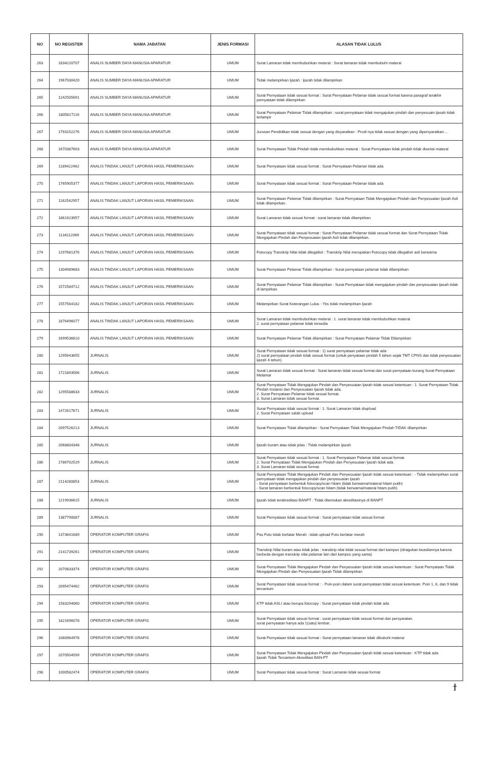| NO | NO REGISTER | NAMA JABATAN | JENIS FORMASI | ALASAN TIDAK LULUS |
| --- | --- | --- | --- | --- |
| 263 | 1834220707 | ANALIS SUMBER DAYA MANUSIA APARATUR | UMUM | Surat Lamaran tidak membubuhkan meterai : Surat lamaran tidak membubuhi materai |
| 264 | 1967030420 | ANALIS SUMBER DAYA MANUSIA APARATUR | UMUM | Tidak melampirkan Ijazah : ijazah tidak dilampirkan |
| 265 | 1242505691 | ANALIS SUMBER DAYA MANUSIA APARATUR | UMUM | Surat Pernyataan tidak sesuai format : Surat Pernyataan Pelamar tidak sesuai format karena paragraf terakhir pernyataan tidak dilampirkan |
| 266 | 1805817116 | ANALIS SUMBER DAYA MANUSIA APARATUR | UMUM | Surat Pernyataan Pelamar Tidak dilampirkan : surat pernyataan tidak mengajukan pindah dan penyesuain ijasah tidak terlampir |
| 267 | 1793152276 | ANALIS SUMBER DAYA MANUSIA APARATUR | UMUM | Jurusan Pendidikan tidak sesuai dengan yang disyaratkan : Prodi nya tidak sesuai dengan yang dipersyaratkan.... |
| 268 | 1670387603 | ANALIS SUMBER DAYA MANUSIA APARATUR | UMUM | Surat Pernyataan Tidak Pindah tidak membubuhkan meterai : Surat Pernyataan tidak pindah tidak disertai materai |
| 269 | 1189422462 | ANALIS TINDAK LANJUT LAPORAN HASIL PEMERIKSAAN | UMUM | Surat Pernyataan tidak sesuai format : Surat Pernyataan Pelamar tidak ada |
| 270 | 1765905377 | ANALIS TINDAK LANJUT LAPORAN HASIL PEMERIKSAAN | UMUM | Surat Pernyataan tidak sesuai format : Surat Pernyataan Pelamar tidak ada |
| 271 | 1162542957 | ANALIS TINDAK LANJUT LAPORAN HASIL PEMERIKSAAN | UMUM | Surat Pernyataan Pelamar Tidak dilampirkan : Surat Pernyataan Tidak Mengajukan Pindah dan Penyesuaian Ijazah Asli tidak dilampirkan. |
| 272 | 1861923957 | ANALIS TINDAK LANJUT LAPORAN HASIL PEMERIKSAAN | UMUM | Surat Lamaran tidak sesuai format : surat lamaran tidak dilampirkan |
| 273 | 1134112069 | ANALIS TINDAK LANJUT LAPORAN HASIL PEMERIKSAAN | UMUM | Surat Pernyataan tidak sesuai format : Surat Pernyataan Pelamar tidak sesuai format dan Surat Pernyataan Tidak Mengajukan Pindah dan Penyesuaian Ijazah Asli tidak dilampirkan. |
| 274 | 1297681376 | ANALIS TINDAK LANJUT LAPORAN HASIL PEMERIKSAAN | UMUM | Fotocopy Transkrip Nilai tidak dilegalisir : Transkrip Nilai merupakan Fotocopy tidak dilegalisir asli berwarna |
| 275 | 1304989683 | ANALIS TINDAK LANJUT LAPORAN HASIL PEMERIKSAAN | UMUM | Surat Pernyataan Pelamar Tidak dilampirkan : Surat pernyataan pelamar tidak dilampirkan |
| 276 | 1572584712 | ANALIS TINDAK LANJUT LAPORAN HASIL PEMERIKSAAN | UMUM | Surat Pernyataan Pelamar Tidak dilampirkan : Surat Pernyataan tidak mengajukan pindah dan penyesuaian ijasah tidak di lampirkan. |
| 277 | 1557564182 | ANALIS TINDAK LANJUT LAPORAN HASIL PEMERIKSAAN | UMUM | Melampirkan Surat Keterangan Lulus : Ybs tidak melampirkan Ijazah |
| 278 | 1876496077 | ANALIS TINDAK LANJUT LAPORAN HASIL PEMERIKSAAN | UMUM | Surat Lamaran tidak membubuhkan meterai : 1. surat lamaran tidak membubuhkan materai 2. surat pernyataan pelamar tidak tersedia |
| 279 | 1699536610 | ANALIS TINDAK LANJUT LAPORAN HASIL PEMERIKSAAN | UMUM | Surat Pernyataan Pelamar Tidak dilampirkan : Surat Pernyataan Pelamar Tidak Dilampirkan |
| 280 | 1295643655 | JURNALIS | UMUM | Surat Pernyataan tidak sesuai format : 1) surat pernyataan pelamar tidak ada 2) surat pernyataan pindah tidak sesuai format (untuk penyataan pindah 5 tahun sejak TMT CPNS dan tidak penyesuaian ijazah 4 tahun) |
| 281 | 1721893566 | JURNALIS | UMUM | Surat Lamaran tidak sesuai format : Surat lamaran tidak sesuai format dan surat pernyataan kurang Surat Pernyataan Melamar |
| 282 | 1295588633 | JURNALIS | UMUM | Surat Pernyataan Tidak Mengajukan Pindah dan Penyesuaian Ijazah tidak sesuai ketentuan : 1. Surat Pernyataan Tidak Pindah Instansi dan Penyesuaian Ijazah tidak ada. 2. Surat Pernyataan Pelamar tidak sesuai format. 3. Surat Lamaran tidak sesuai format. |
| 283 | 1472617671 | JURNALIS | UMUM | Surat Pernyataan tidak sesuai format : 1. Surat Lamaran tidak diupload 2. Surat Pernyataan salah upload |
| 284 | 2097526213 | JURNALIS | UMUM | Surat Pernyataan Tidak dilampirkan : Surat Pernyataan Tidak Mengajukan Pindah TIDAK dilampirkan |
| 285 | 2068804348 | JURNALIS | UMUM | Ijazah buram atau tidak jelas : Tidak melampirkan ijazah |
| 286 | 1786702529 | JURNALIS | UMUM | Surat Pernyataan tidak sesuai format : 1. Surat Pernyataan Pelamar tidak sesuai format. 2. Surat Pernyataan Tidak Mengajukan Pindah dan Penyesuaian Ijazah tidak ada. 3. Surat Lamaran tidak sesuai format. |
| 287 | 2114280853 | JURNALIS | UMUM | Surat Pernyataan Tidak Mengajukan Pindah dan Penyesuaian Ijazah tidak sesuai ketentuan : - Tidak melampirkan surat pernyataan tidak mengajukan pindah dan penyesuaian ijazah - Surat pernyataan berbentuk fotocopy/scan hitam (tidak berwarna/materai hitam putih) - Surat lamaran berbentuk fotocopy/scan hitam (tidak berwarna/materai hitam putih) |
| 288 | 1219936615 | JURNALIS | UMUM | Ijazah tidak terakreditasi BANPT : Tidak ditemukan akreditasinya di BANPT |
| 289 | 1387790087 | JURNALIS | UMUM | Surat Pernyataan tidak sesuai format : Surat pernyataan tidak sesuai format |
| 290 | 1373641689 | OPERATOR KOMPUTER GRAFIS | UMUM | Pas Foto tidak berlatar Merah : tidak upload Foto berlatar merah |
| 291 | 2141739261 | OPERATOR KOMPUTER GRAFIS | UMUM | Transkrip Nilai buram atau tidak jelas : transkrip nilai tidak sesuai format dari kampus (diragukan keasliannya karena berbeda dengan transkrip nilai pelamar lain dari kampus yang sama) |
| 292 | 2070833374 | OPERATOR KOMPUTER GRAFIS | UMUM | Surat Pernyataan Tidak Mengajukan Pindah dan Penyesuaian Ijazah tidak sesuai ketentuan : Surat Pernyataan Tidak Mengajukan Pindah dan Penyesuaian Ijazah Tidak dilampirkan |
| 293 | 2095474462 | OPERATOR KOMPUTER GRAFIS | UMUM | Surat Pernyataan tidak sesuai format : - Poin-poin dalam surat pernyataan tidak sesuai ketentuan. Poin 1, 6, dan 9 tidak tercantum |
| 294 | 1583294060 | OPERATOR KOMPUTER GRAFIS | UMUM | KTP tidak ASLI atau berupa fotocopy : Surat pernyataan tidak pindah tidak ada |
| 295 | 1821696078 | OPERATOR KOMPUTER GRAFIS | UMUM | Surat Pernyataan tidak sesuai format : surat pernyataan tidak sesuai format dan persyaratan. surat pernyaatan hanya ada 1(satu) lembar. |
| 296 | 1060964978 | OPERATOR KOMPUTER GRAFIS | UMUM | Surat Pernyataan tidak sesuai format : Surat pernyataan lamaran tidak dibubuhi materai |
| 297 | 2070504599 | OPERATOR KOMPUTER GRAFIS | UMUM | Surat Pernyataan Tidak Mengajukan Pindah dan Penyesuaian Ijazah tidak sesuai ketentuan : KTP tidak ada Ijazah Tidak Tercantum Akreditasi BAN-PT |
| 298 | 1000582474 | OPERATOR KOMPUTER GRAFIS | UMUM | Surat Pernyataan tidak sesuai format : Surat Lamaran tidak sesuai format |
ϯ